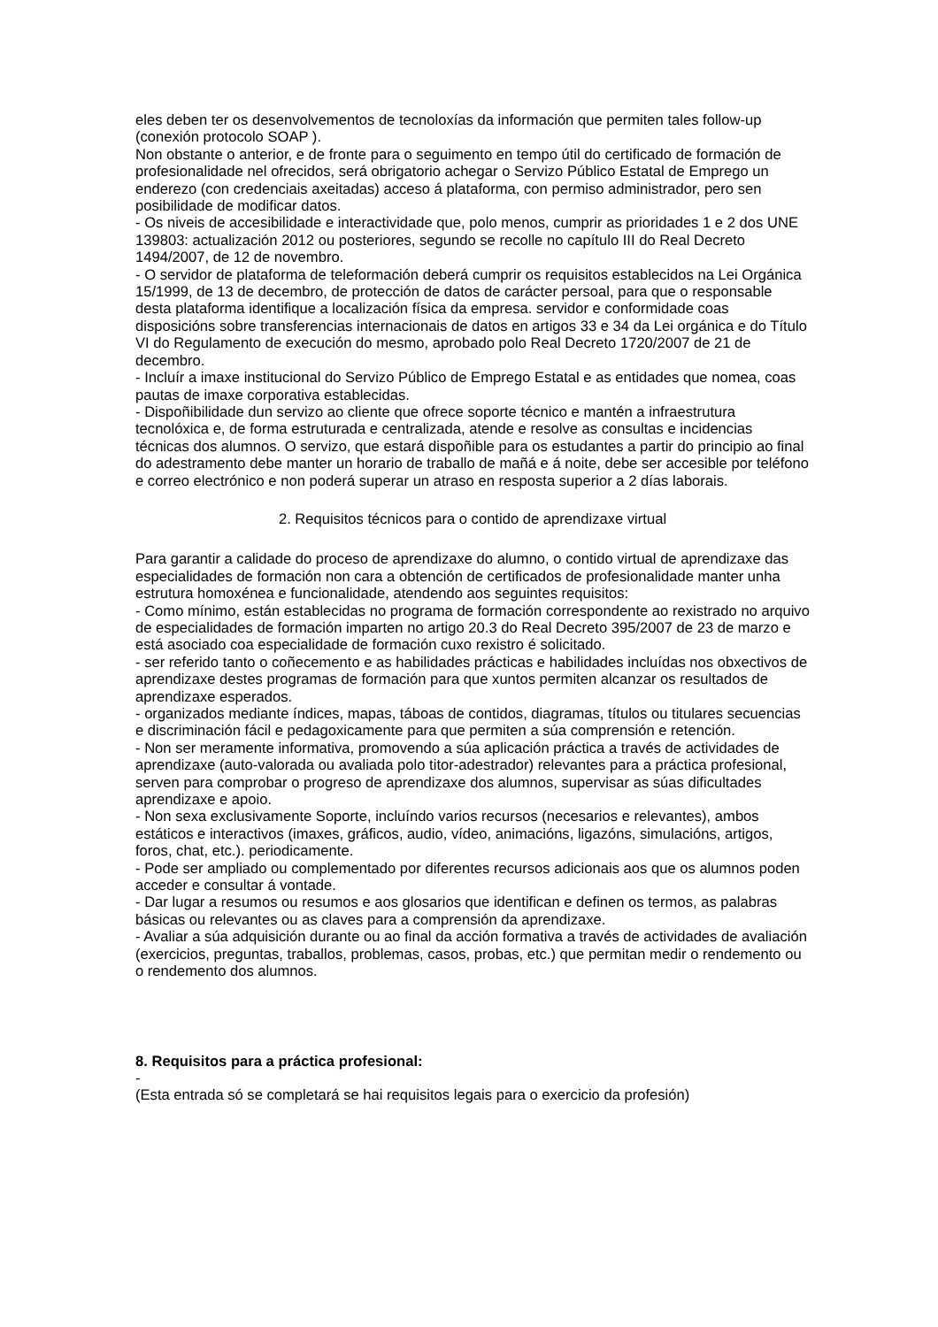eles deben ter os desenvolvementos de tecnoloxías da información que permiten tales follow-up (conexión protocolo SOAP ).
Non obstante o anterior, e de fronte para o seguimento en tempo útil do certificado de formación de profesionalidade nel ofrecidos, será obrigatorio achegar o Servizo Público Estatal de Emprego un enderezo (con credenciais axeitadas) acceso á plataforma, con permiso administrador, pero sen posibilidade de modificar datos.
- Os niveis de accesibilidade e interactividade que, polo menos, cumprir as prioridades 1 e 2 dos UNE 139803: actualización 2012 ou posteriores, segundo se recolle no capítulo III do Real Decreto 1494/2007, de 12 de novembro.
- O servidor de plataforma de teleformación deberá cumprir os requisitos establecidos na Lei Orgánica 15/1999, de 13 de decembro, de protección de datos de carácter persoal, para que o responsable desta plataforma identifique a localización física da empresa. servidor e conformidade coas disposicións sobre transferencias internacionais de datos en artigos 33 e 34 da Lei orgánica e do Título VI do Regulamento de execución do mesmo, aprobado polo Real Decreto 1720/2007 de 21 de decembro.
- Incluír a imaxe institucional do Servizo Público de Emprego Estatal e as entidades que nomea, coas pautas de imaxe corporativa establecidas.
- Dispoñibilidade dun servizo ao cliente que ofrece soporte técnico e mantén a infraestrutura tecnolóxica e, de forma estruturada e centralizada, atende e resolve as consultas e incidencias técnicas dos alumnos. O servizo, que estará dispoñible para os estudantes a partir do principio ao final do adestramento debe manter un horario de traballo de mañá e á noite, debe ser accesible por teléfono e correo electrónico e non poderá superar un atraso en resposta superior a 2 días laborais.
2. Requisitos técnicos para o contido de aprendizaxe virtual
Para garantir a calidade do proceso de aprendizaxe do alumno, o contido virtual de aprendizaxe das especialidades de formación non cara a obtención de certificados de profesionalidade manter unha estrutura homoxénea e funcionalidade, atendendo aos seguintes requisitos:
- Como mínimo, están establecidas no programa de formación correspondente ao rexistrado no arquivo de especialidades de formación imparten no artigo 20.3 do Real Decreto 395/2007 de 23 de marzo e está asociado coa especialidade de formación cuxo rexistro é solicitado.
- ser referido tanto o coñecemento e as habilidades prácticas e habilidades incluídas nos obxectivos de aprendizaxe destes programas de formación para que xuntos permiten alcanzar os resultados de aprendizaxe esperados.
- organizados mediante índices, mapas, táboas de contidos, diagramas, títulos ou titulares secuencias e discriminación fácil e pedagoxicamente para que permiten a súa comprensión e retención.
- Non ser meramente informativa, promovendo a súa aplicación práctica a través de actividades de aprendizaxe (auto-valorada ou avaliada polo titor-adestrador) relevantes para a práctica profesional, serven para comprobar o progreso de aprendizaxe dos alumnos, supervisar as súas dificultades aprendizaxe e apoio.
- Non sexa exclusivamente Soporte, incluíndo varios recursos (necesarios e relevantes), ambos estáticos e interactivos (imaxes, gráficos, audio, vídeo, animacións, ligazóns, simulacións, artigos, foros, chat, etc.). periodicamente.
- Pode ser ampliado ou complementado por diferentes recursos adicionais aos que os alumnos poden acceder e consultar á vontade.
- Dar lugar a resumos ou resumos e aos glosarios que identifican e definen os termos, as palabras básicas ou relevantes ou as claves para a comprensión da aprendizaxe.
- Avaliar a súa adquisición durante ou ao final da acción formativa a través de actividades de avaliación (exercicios, preguntas, traballos, problemas, casos, probas, etc.) que permitan medir o rendemento ou o rendemento dos alumnos.
8. Requisitos para a práctica profesional:
-
(Esta entrada só se completará se hai requisitos legais para o exercicio da profesión)